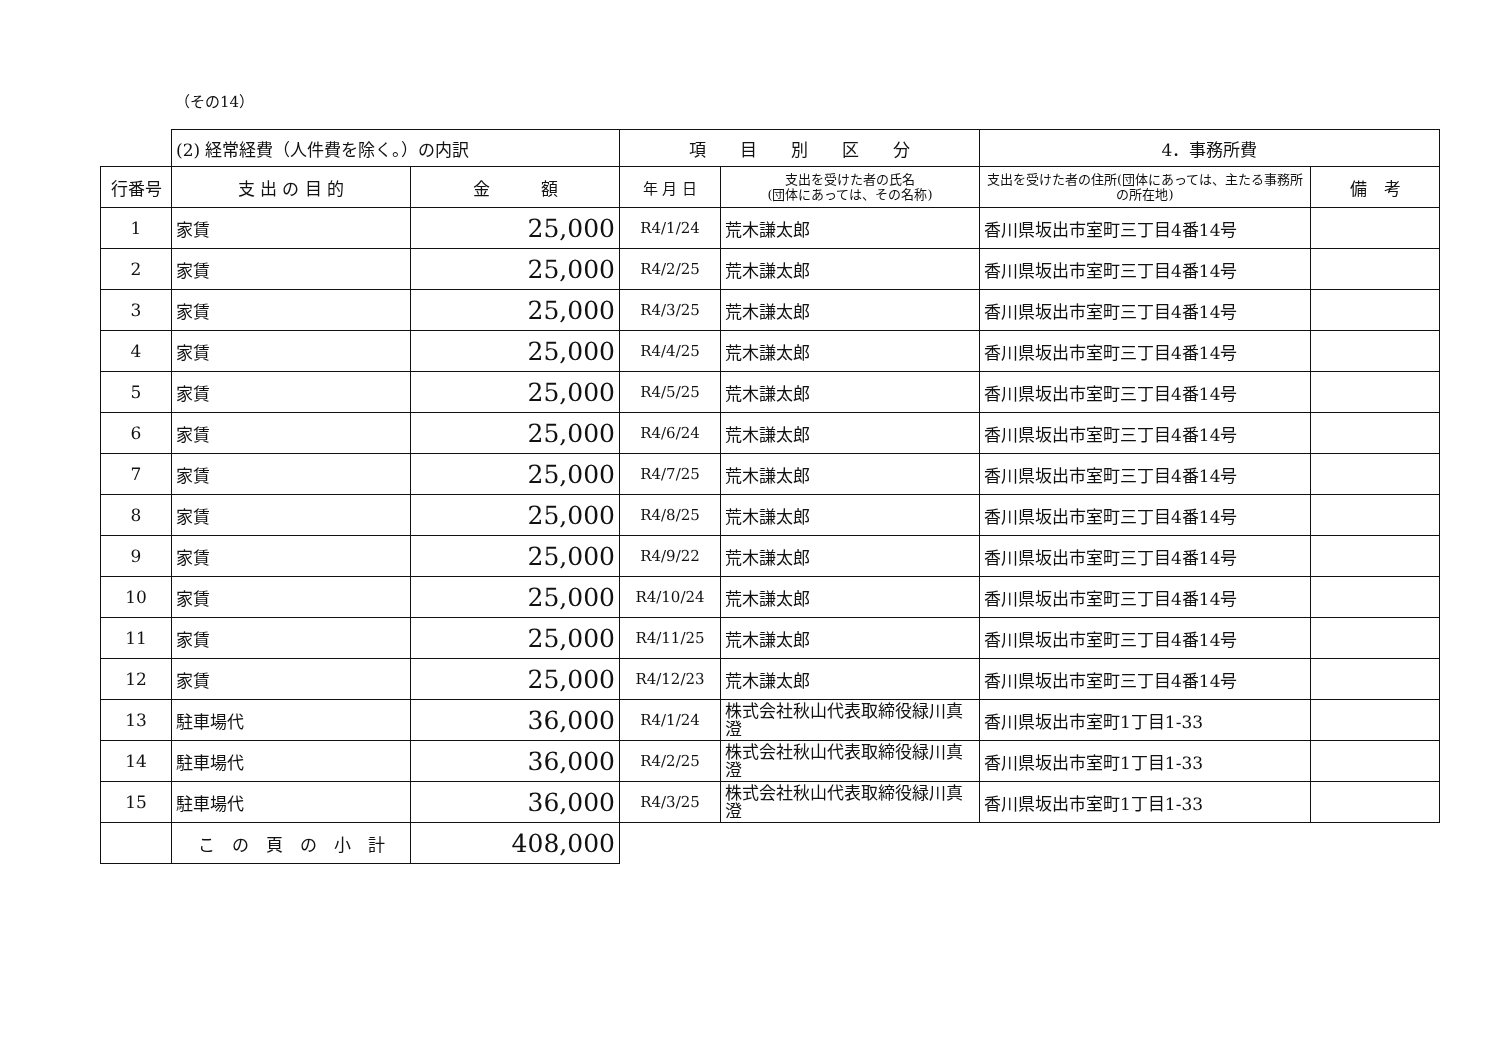（その14）
| | (2) 経常経費（人件費を除く。）の内訳 | | 項 目 別 区 分 | | 4．事務所費 | |
| 行番号 | 支 出 の 目 的 | 金 額 | 年 月 日 | 支出を受けた者の氏名 (団体にあっては、その名称) | 支出を受けた者の住所(団体にあっては、主たる事務所の所在地) | 備 考 |
| 1 | 家賃 | 25,000 | R4/1/24 | 荒木謙太郎 | 香川県坂出市室町三丁目4番14号 | |
| 2 | 家賃 | 25,000 | R4/2/25 | 荒木謙太郎 | 香川県坂出市室町三丁目4番14号 | |
| 3 | 家賃 | 25,000 | R4/3/25 | 荒木謙太郎 | 香川県坂出市室町三丁目4番14号 | |
| 4 | 家賃 | 25,000 | R4/4/25 | 荒木謙太郎 | 香川県坂出市室町三丁目4番14号 | |
| 5 | 家賃 | 25,000 | R4/5/25 | 荒木謙太郎 | 香川県坂出市室町三丁目4番14号 | |
| 6 | 家賃 | 25,000 | R4/6/24 | 荒木謙太郎 | 香川県坂出市室町三丁目4番14号 | |
| 7 | 家賃 | 25,000 | R4/7/25 | 荒木謙太郎 | 香川県坂出市室町三丁目4番14号 | |
| 8 | 家賃 | 25,000 | R4/8/25 | 荒木謙太郎 | 香川県坂出市室町三丁目4番14号 | |
| 9 | 家賃 | 25,000 | R4/9/22 | 荒木謙太郎 | 香川県坂出市室町三丁目4番14号 | |
| 10 | 家賃 | 25,000 | R4/10/24 | 荒木謙太郎 | 香川県坂出市室町三丁目4番14号 | |
| 11 | 家賃 | 25,000 | R4/11/25 | 荒木謙太郎 | 香川県坂出市室町三丁目4番14号 | |
| 12 | 家賃 | 25,000 | R4/12/23 | 荒木謙太郎 | 香川県坂出市室町三丁目4番14号 | |
| 13 | 駐車場代 | 36,000 | R4/1/24 | 株式会社秋山代表取締役緑川真澄 | 香川県坂出市室町1丁目1-33 | |
| 14 | 駐車場代 | 36,000 | R4/2/25 | 株式会社秋山代表取締役緑川真澄 | 香川県坂出市室町1丁目1-33 | |
| 15 | 駐車場代 | 36,000 | R4/3/25 | 株式会社秋山代表取締役緑川真澄 | 香川県坂出市室町1丁目1-33 | |
| | こ の 頁 の 小 計 | 408,000 | | | | |